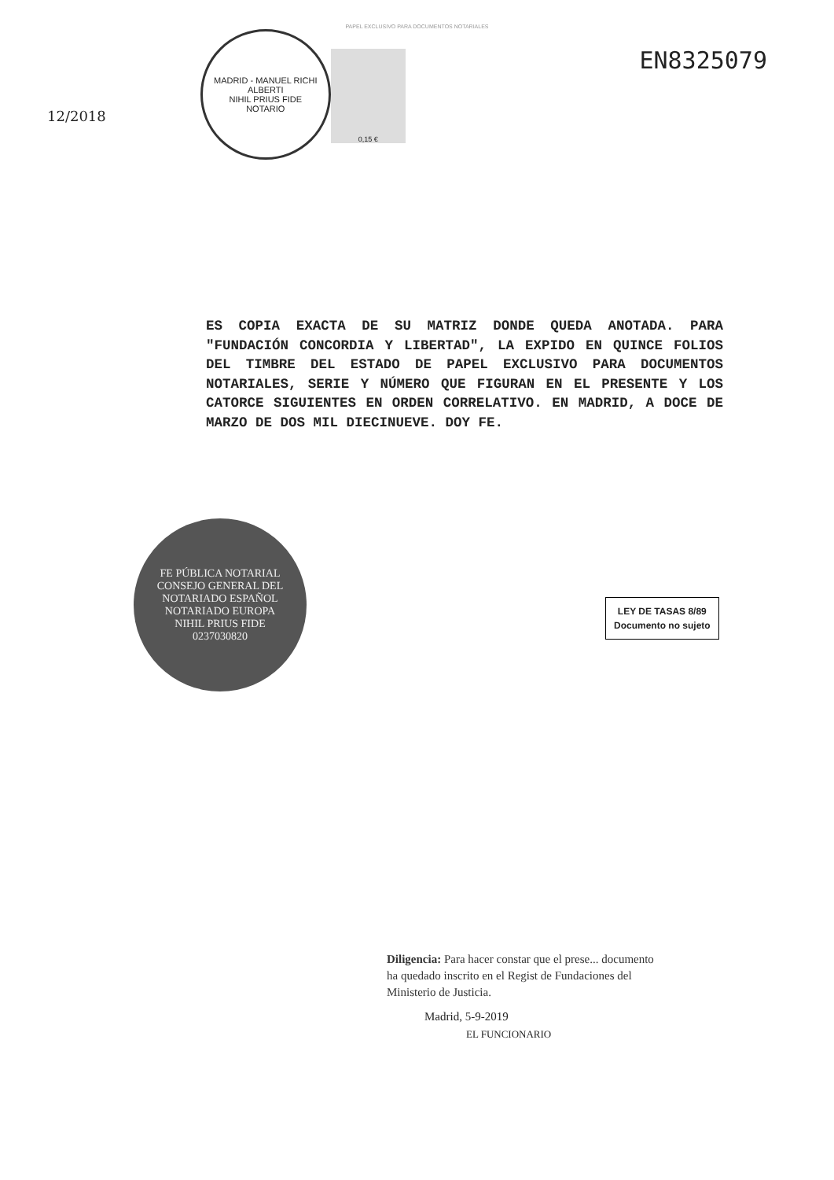PAPEL EXCLUSIVO PARA DOCUMENTOS NOTARIALES
12/2018
MADRID - MANUEL RICHI ALBERTI
NIHIL PRIUS FIDE
NOTARIO
0,15 €
EN8325079
ES COPIA EXACTA DE SU MATRIZ DONDE QUEDA ANOTADA. PARA "FUNDACIÓN CONCORDIA Y LIBERTAD", LA EXPIDO EN QUINCE FOLIOS DEL TIMBRE DEL ESTADO DE PAPEL EXCLUSIVO PARA DOCUMENTOS NOTARIALES, SERIE Y NÚMERO QUE FIGURAN EN EL PRESENTE Y LOS CATORCE SIGUIENTES EN ORDEN CORRELATIVO. EN MADRID, A DOCE DE MARZO DE DOS MIL DIECINUEVE. DOY FE.
FE PÚBLICA NOTARIAL
CONSEJO GENERAL DEL NOTARIADO ESPAÑOL
NOTARIADO EUROPA
NIHIL PRIUS FIDE
0237030820
LEY DE TASAS 8/89
Documento no sujeto
Diligencia: Para hacer constar que el prese... documento ha quedado inscrito en el Regist de Fundaciones del Ministerio de Justicia.
Madrid, 5-9-2019
EL FUNCIONARIO